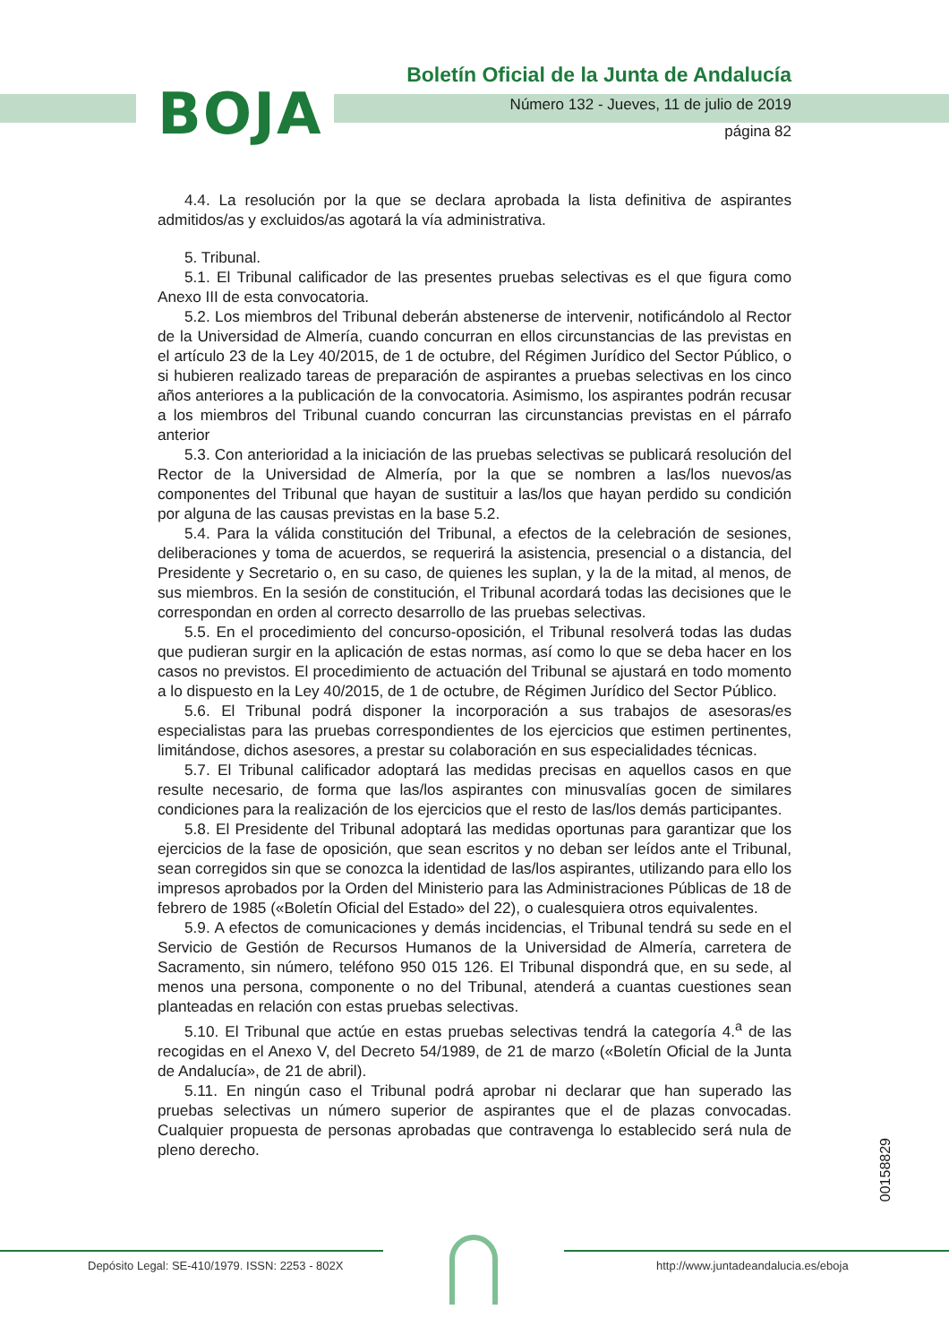BOJA
Boletín Oficial de la Junta de Andalucía
Número 132 - Jueves, 11 de julio de 2019
página 82
4.4. La resolución por la que se declara aprobada la lista definitiva de aspirantes admitidos/as y excluidos/as agotará la vía administrativa.
5. Tribunal.
5.1. El Tribunal calificador de las presentes pruebas selectivas es el que figura como Anexo III de esta convocatoria.
5.2. Los miembros del Tribunal deberán abstenerse de intervenir, notificándolo al Rector de la Universidad de Almería, cuando concurran en ellos circunstancias de las previstas en el artículo 23 de la Ley 40/2015, de 1 de octubre, del Régimen Jurídico del Sector Público, o si hubieren realizado tareas de preparación de aspirantes a pruebas selectivas en los cinco años anteriores a la publicación de la convocatoria. Asimismo, los aspirantes podrán recusar a los miembros del Tribunal cuando concurran las circunstancias previstas en el párrafo anterior
5.3. Con anterioridad a la iniciación de las pruebas selectivas se publicará resolución del Rector de la Universidad de Almería, por la que se nombren a las/los nuevos/as componentes del Tribunal que hayan de sustituir a las/los que hayan perdido su condición por alguna de las causas previstas en la base 5.2.
5.4. Para la válida constitución del Tribunal, a efectos de la celebración de sesiones, deliberaciones y toma de acuerdos, se requerirá la asistencia, presencial o a distancia, del Presidente y Secretario o, en su caso, de quienes les suplan, y la de la mitad, al menos, de sus miembros. En la sesión de constitución, el Tribunal acordará todas las decisiones que le correspondan en orden al correcto desarrollo de las pruebas selectivas.
5.5. En el procedimiento del concurso-oposición, el Tribunal resolverá todas las dudas que pudieran surgir en la aplicación de estas normas, así como lo que se deba hacer en los casos no previstos. El procedimiento de actuación del Tribunal se ajustará en todo momento a lo dispuesto en la Ley 40/2015, de 1 de octubre, de Régimen Jurídico del Sector Público.
5.6. El Tribunal podrá disponer la incorporación a sus trabajos de asesoras/es especialistas para las pruebas correspondientes de los ejercicios que estimen pertinentes, limitándose, dichos asesores, a prestar su colaboración en sus especialidades técnicas.
5.7. El Tribunal calificador adoptará las medidas precisas en aquellos casos en que resulte necesario, de forma que las/los aspirantes con minusvalías gocen de similares condiciones para la realización de los ejercicios que el resto de las/los demás participantes.
5.8. El Presidente del Tribunal adoptará las medidas oportunas para garantizar que los ejercicios de la fase de oposición, que sean escritos y no deban ser leídos ante el Tribunal, sean corregidos sin que se conozca la identidad de las/los aspirantes, utilizando para ello los impresos aprobados por la Orden del Ministerio para las Administraciones Públicas de 18 de febrero de 1985 («Boletín Oficial del Estado» del 22), o cualesquiera otros equivalentes.
5.9. A efectos de comunicaciones y demás incidencias, el Tribunal tendrá su sede en el Servicio de Gestión de Recursos Humanos de la Universidad de Almería, carretera de Sacramento, sin número, teléfono 950 015 126. El Tribunal dispondrá que, en su sede, al menos una persona, componente o no del Tribunal, atenderá a cuantas cuestiones sean planteadas en relación con estas pruebas selectivas.
5.10. El Tribunal que actúe en estas pruebas selectivas tendrá la categoría 4.<sup>a</sup> de las recogidas en el Anexo V, del Decreto 54/1989, de 21 de marzo («Boletín Oficial de la Junta de Andalucía», de 21 de abril).
5.11. En ningún caso el Tribunal podrá aprobar ni declarar que han superado las pruebas selectivas un número superior de aspirantes que el de plazas convocadas. Cualquier propuesta de personas aprobadas que contravenga lo establecido será nula de pleno derecho.
00158829
Depósito Legal: SE-410/1979. ISSN: 2253 - 802X
http://www.juntadeandalucia.es/eboja